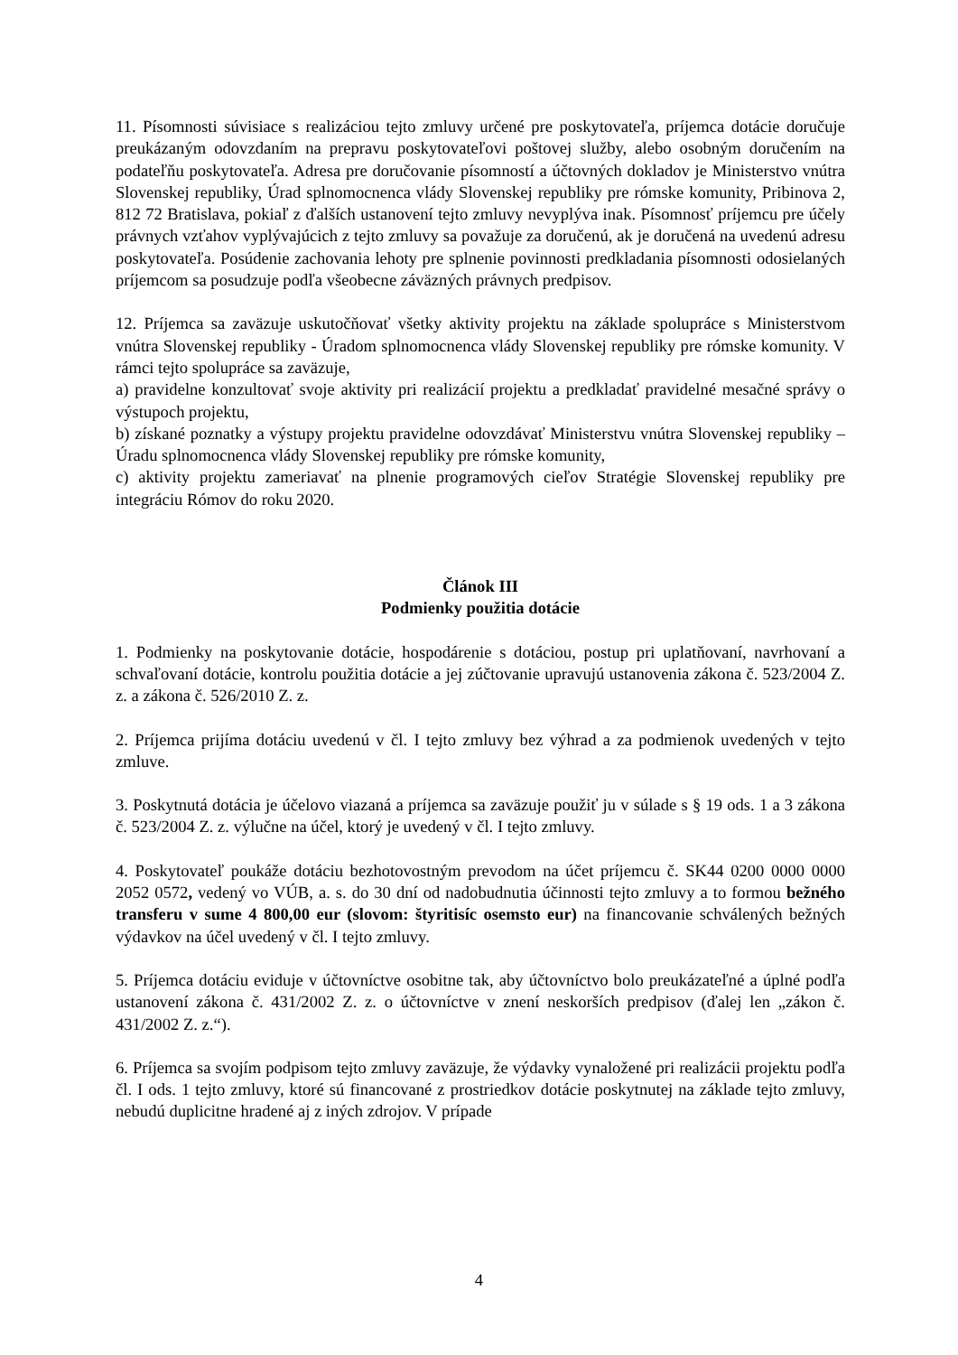11. Písomnosti súvisiace s realizáciou tejto zmluvy určené pre poskytovateľa, príjemca dotácie doručuje preukázaným odovzdaním na prepravu poskytovateľovi poštovej služby, alebo osobným doručením na podateľňu poskytovateľa. Adresa pre doručovanie písomností a účtovných dokladov je Ministerstvo vnútra Slovenskej republiky, Úrad splnomocnenca vlády Slovenskej republiky pre rómske komunity, Pribinova 2, 812 72 Bratislava, pokiaľ z ďalších ustanovení tejto zmluvy nevyplýva inak. Písomnosť príjemcu pre účely právnych vzťahov vyplývajúcich z tejto zmluvy sa považuje za doručenú, ak je doručená na uvedenú adresu poskytovateľa. Posúdenie zachovania lehoty pre splnenie povinnosti predkladania písomnosti odosielaných príjemcom sa posudzuje podľa všeobecne záväzných právnych predpisov.
12. Príjemca sa zaväzuje uskutočňovať všetky aktivity projektu na základe spolupráce s Ministerstvom vnútra Slovenskej republiky - Úradom splnomocnenca vlády Slovenskej republiky pre rómske komunity. V rámci tejto spolupráce sa zaväzuje,
a) pravidelne konzultovať svoje aktivity pri realizácií projektu a predkladať pravidelné mesačné správy o výstupoch projektu,
b) získané poznatky a výstupy projektu pravidelne odovzdávať Ministerstvu vnútra Slovenskej republiky – Úradu splnomocnenca vlády Slovenskej republiky pre rómske komunity,
c) aktivity projektu zameriavať na plnenie programových cieľov Stratégie Slovenskej republiky pre integráciu Rómov do roku 2020.
Článok III
Podmienky použitia dotácie
1. Podmienky na poskytovanie dotácie, hospodárenie s dotáciou, postup pri uplatňovaní, navrhovaní a schvaľovaní dotácie, kontrolu použitia dotácie a jej zúčtovanie upravujú ustanovenia zákona č. 523/2004 Z. z. a zákona č. 526/2010 Z. z.
2. Príjemca prijíma dotáciu uvedenú v čl. I tejto zmluvy bez výhrad a za podmienok uvedených v tejto zmluve.
3. Poskytnutá dotácia je účelovo viazaná a príjemca sa zaväzuje použiť ju v súlade s § 19 ods. 1 a 3 zákona č. 523/2004 Z. z. výlučne na účel, ktorý je uvedený v čl. I tejto zmluvy.
4. Poskytovateľ poukáže dotáciu bezhotovostným prevodom na účet príjemcu č. SK44 0200 0000 0000 2052 0572, vedený vo VÚB, a. s. do 30 dní od nadobudnutia účinnosti tejto zmluvy a to formou bežného transferu v sume 4 800,00 eur (slovom: štyritisíc osemsto eur) na financovanie schválených bežných výdavkov na účel uvedený v čl. I tejto zmluvy.
5. Príjemca dotáciu eviduje v účtovníctve osobitne tak, aby účtovníctvo bolo preukázateľné a úplné podľa ustanovení zákona č. 431/2002 Z. z. o účtovníctve v znení neskorších predpisov (ďalej len „zákon č. 431/2002 Z. z.“).
6. Príjemca sa svojím podpisom tejto zmluvy zaväzuje, že výdavky vynaložené pri realizácii projektu podľa čl. I ods. 1 tejto zmluvy, ktoré sú financované z prostriedkov dotácie poskytnutej na základe tejto zmluvy, nebudú duplicitne hradené aj z iných zdrojov. V prípade
4